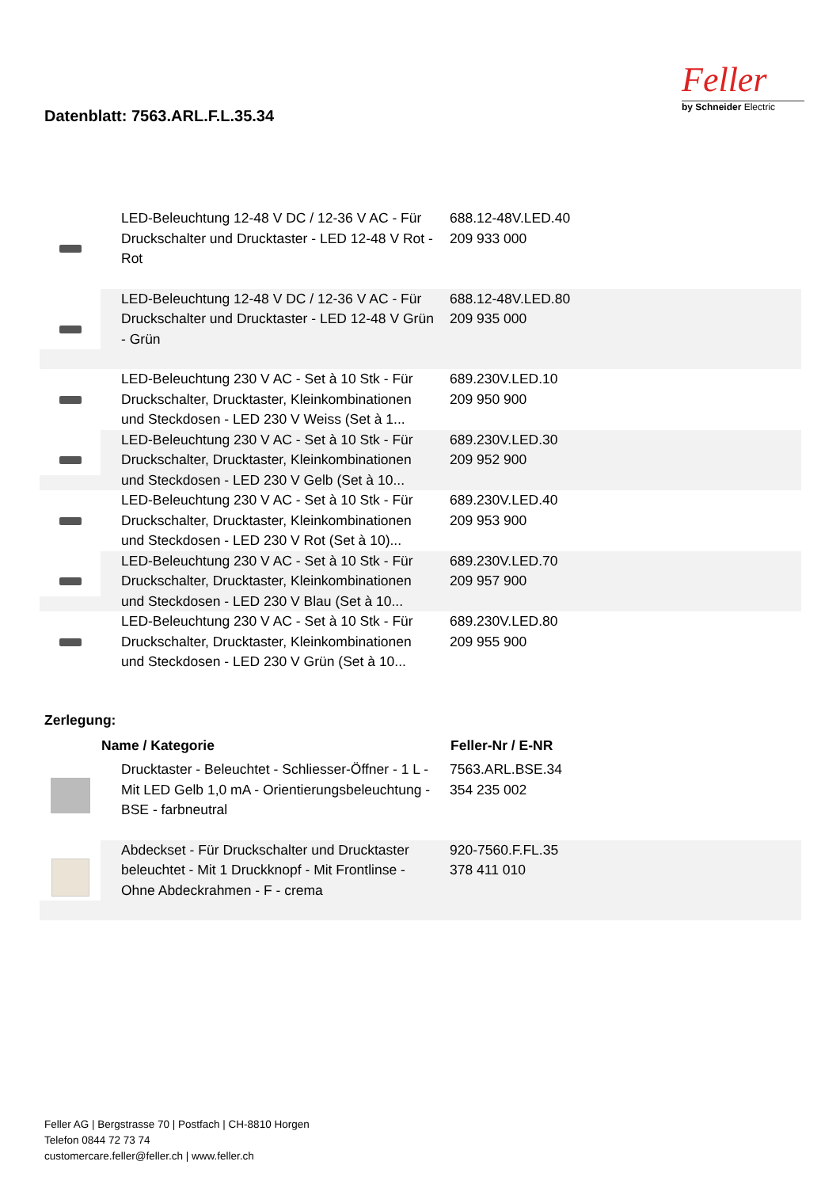Datenblatt: 7563.ARL.F.L.35.34
Feller
by Schneider Electric
| | LED-Beleuchtung 12-48 V DC / 12-36 V AC - Für Druckschalter und Drucktaster - LED 12-48 V Rot - Rot | 688.12-48V.LED.40 209 933 000 |
| | LED-Beleuchtung 12-48 V DC / 12-36 V AC - Für Druckschalter und Drucktaster - LED 12-48 V Grün - Grün | 688.12-48V.LED.80 209 935 000 |
| | LED-Beleuchtung 230 V AC - Set à 10 Stk - Für Druckschalter, Drucktaster, Kleinkombinationen und Steckdosen - LED 230 V Weiss (Set à 1... | 689.230V.LED.10 209 950 900 |
| | LED-Beleuchtung 230 V AC - Set à 10 Stk - Für Druckschalter, Drucktaster, Kleinkombinationen und Steckdosen - LED 230 V Gelb (Set à 10... | 689.230V.LED.30 209 952 900 |
| | LED-Beleuchtung 230 V AC - Set à 10 Stk - Für Druckschalter, Drucktaster, Kleinkombinationen und Steckdosen - LED 230 V Rot (Set à 10)... | 689.230V.LED.40 209 953 900 |
| | LED-Beleuchtung 230 V AC - Set à 10 Stk - Für Druckschalter, Drucktaster, Kleinkombinationen und Steckdosen - LED 230 V Blau (Set à 10... | 689.230V.LED.70 209 957 900 |
| | LED-Beleuchtung 230 V AC - Set à 10 Stk - Für Druckschalter, Drucktaster, Kleinkombinationen und Steckdosen - LED 230 V Grün (Set à 10... | 689.230V.LED.80 209 955 900 |
Zerlegung:
| | Name / Kategorie | Feller-Nr / E-NR |
| | Drucktaster - Beleuchtet - Schliesser-Öffner - 1 L - Mit LED Gelb 1,0 mA - Orientierungsbeleuchtung - BSE - farbneutral | 7563.ARL.BSE.34 354 235 002 |
| | Abdeckset - Für Druckschalter und Drucktaster beleuchtet - Mit 1 Druckknopf - Mit Frontlinse - Ohne Abdeckrahmen - F - crema | 920-7560.F.FL.35 378 411 010 |
Feller AG | Bergstrasse 70 | Postfach | CH-8810 Horgen
Telefon 0844 72 73 74
customercare.feller@feller.ch | www.feller.ch